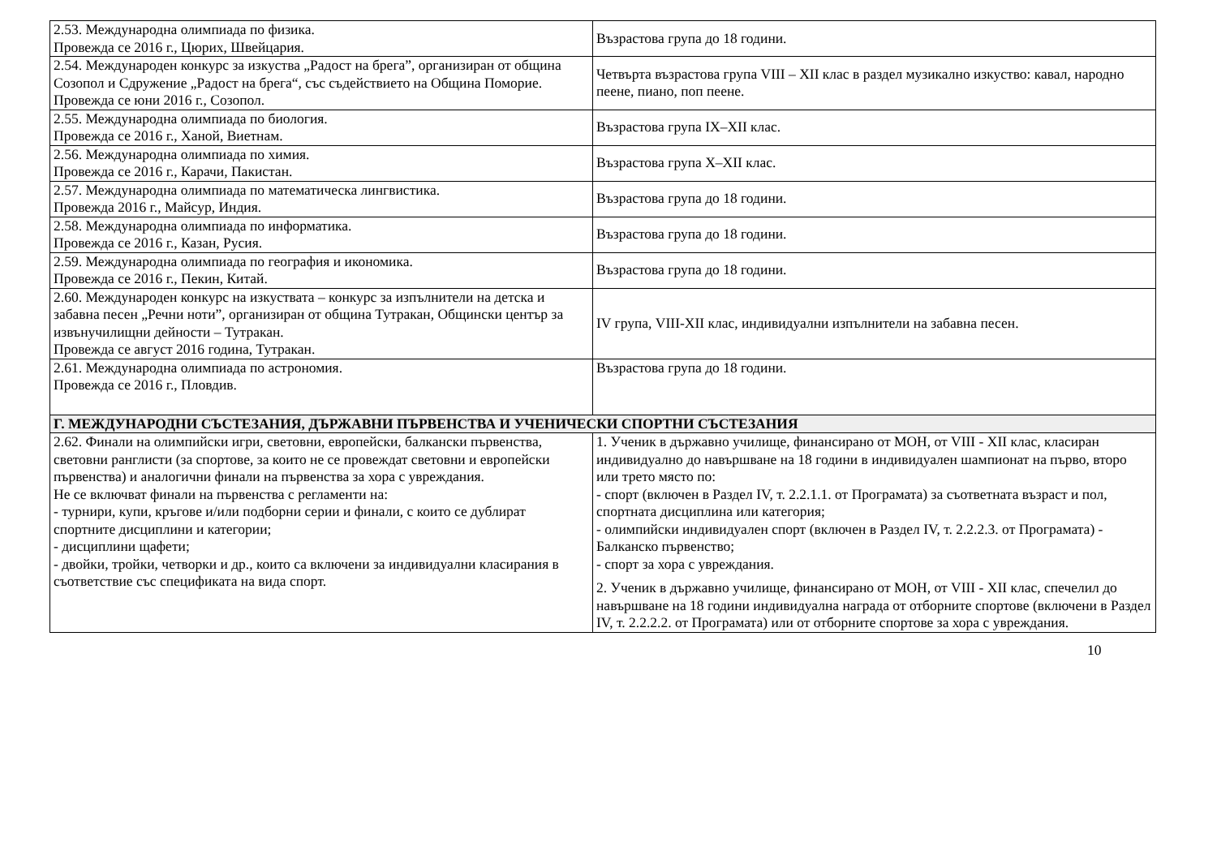| 2.53. Международна олимпиада по физика. Провежда се 2016 г., Цюрих, Швейцария. | Възрастова група до 18 години. |
| 2.54. Международен конкурс за изкуства „Радост на брега”, организиран от община Созопол и Сдружение „Радост на брега“, със съдействието на Община Поморие. Провежда се юни 2016 г., Созопол. | Четвърта възрастова група VIII – XII клас в раздел музикално изкуство: кавал, народно пеене, пиано, поп пеене. |
| 2.55. Международна олимпиада по биология. Провежда се 2016 г., Ханой, Виетнам. | Възрастова група IX–XII клас. |
| 2.56. Международна олимпиада по химия. Провежда се 2016 г., Карачи, Пакистан. | Възрастова група X–XII клас. |
| 2.57. Международна олимпиада по математическа лингвистика. Провежда 2016 г., Майсур, Индия. | Възрастова група до 18 години. |
| 2.58. Международна олимпиада по информатика. Провежда се 2016 г., Казан, Русия. | Възрастова група до 18 години. |
| 2.59. Международна олимпиада по география и икономика. Провежда се 2016 г., Пекин, Китай. | Възрастова група до 18 години. |
| 2.60. Международен конкурс на изкуствата – конкурс за изпълнители на детска и забавна песен „Речни ноти”, организиран от община Тутракан, Общински център за извънучилищни дейности – Тутракан. Провежда се август 2016 година, Тутракан. | IV група, VIII-XII клас, индивидуални изпълнители на забавна песен. |
| 2.61. Международна олимпиада по астрономия. Провежда се 2016 г., Пловдив. | Възрастова група до 18 години. |
| Г. МЕЖДУНАРОДНИ СЪСТЕЗАНИЯ, ДЪРЖАВНИ ПЪРВЕНСТВА И УЧЕНИЧЕСКИ СПОРТНИ СЪСТЕЗАНИЯ | |
| 2.62. Финали на олимпийски игри, световни, европейски, балкански първенства, световни ранглисти (за спортове, за които не се провеждат световни и европейски първенства) и аналогични финали на първенства за хора с увреждания. Не се включват финали на първенства с регламенти на: - турнири, купи, кръгове и/или подборни серии и финали, с които се дублират спортните дисциплини и категории; - дисциплини щафети; - двойки, тройки, четворки и др., които са включени за индивидуални класирания в съответствие със спецификата на вида спорт. | 1. Ученик в държавно училище, финансирано от МОН, от VIII - XII клас, класиран индивидуално до навършване на 18 години в индивидуален шампионат на първо, второ или трето място по: - спорт (включен в Раздел IV, т. 2.2.1.1. от Програмата) за съответната възраст и пол, спортната дисциплина или категория; - олимпийски индивидуален спорт (включен в Раздел IV, т. 2.2.2.3. от Програмата) - Балканско първенство; - спорт за хора с увреждания. 2. Ученик в държавно училище, финансирано от МОН, от VIII - XII клас, спечелил до навършване на 18 години индивидуална награда от отборните спортове (включени в Раздел IV, т. 2.2.2.2. от Програмата) или от отборните спортове за хора с увреждания. |
10